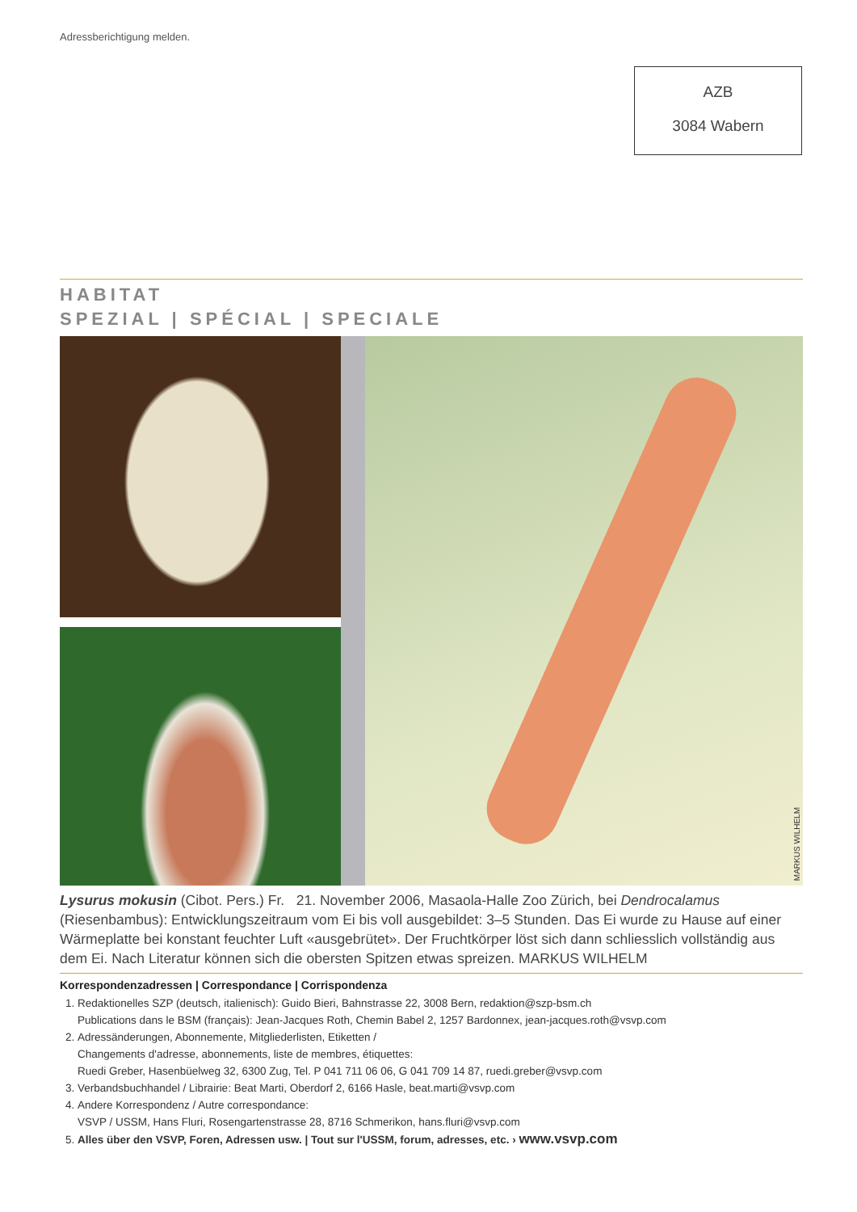Adressberichtigung melden.
AZB
3084 Wabern
HABITAT
SPEZIAL | SPÉCIAL | SPECIALE
MARKUS WILHELM
Lysurus mokusin (Cibot. Pers.) Fr. 21. November 2006, Masaola-Halle Zoo Zürich, bei Dendrocalamus (Riesenbambus): Entwicklungszeitraum vom Ei bis voll ausgebildet: 3–5 Stunden. Das Ei wurde zu Hause auf einer Wärmeplatte bei konstant feuchter Luft «ausgebrütet». Der Fruchtkörper löst sich dann schliesslich vollständig aus dem Ei. Nach Literatur können sich die obersten Spitzen etwas spreizen. MARKUS WILHELM
Korrespondenzadressen | Correspondance | Corrispondenza
1. Redaktionelles SZP (deutsch, italienisch): Guido Bieri, Bahnstrasse 22, 3008 Bern, redaktion@szp-bsm.ch
Publications dans le BSM (français): Jean-Jacques Roth, Chemin Babel 2, 1257 Bardonnex, jean-jacques.roth@vsvp.com
2. Adressänderungen, Abonnemente, Mitgliederlisten, Etiketten /
Changements d'adresse, abonnements, liste de membres, étiquettes:
Ruedi Greber, Hasenbüelweg 32, 6300 Zug, Tel. P 041 711 06 06, G 041 709 14 87, ruedi.greber@vsvp.com
3. Verbandsbuchhandel / Librairie: Beat Marti, Oberdorf 2, 6166 Hasle, beat.marti@vsvp.com
4. Andere Korrespondenz / Autre correspondance:
VSVP / USSM, Hans Fluri, Rosengartenstrasse 28, 8716 Schmerikon, hans.fluri@vsvp.com
5. Alles über den VSVP, Foren, Adressen usw. | Tout sur l'USSM, forum, adresses, etc. › www.vsvp.com